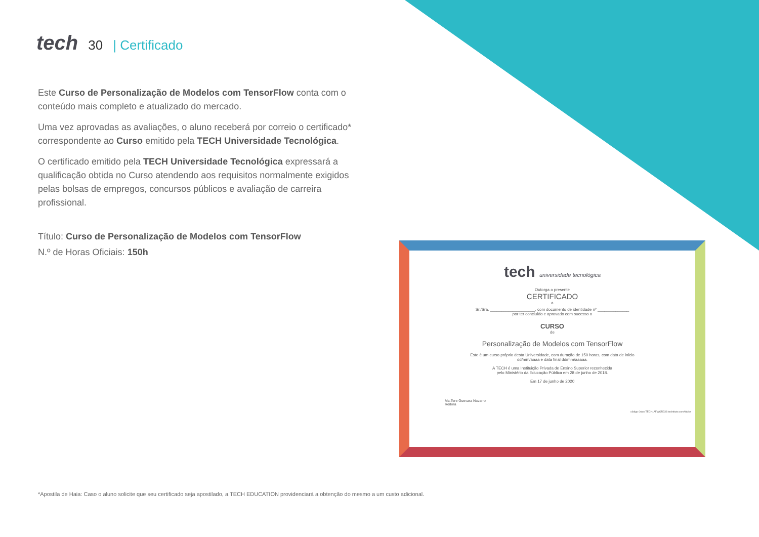tech
30 | Certificado
Este Curso de Personalização de Modelos com TensorFlow conta com o conteúdo mais completo e atualizado do mercado.
Uma vez aprovadas as avaliações, o aluno receberá por correio o certificado* correspondente ao Curso emitido pela TECH Universidade Tecnológica.
O certificado emitido pela TECH Universidade Tecnológica expressará a qualificação obtida no Curso atendendo aos requisitos normalmente exigidos pelas bolsas de empregos, concursos públicos e avaliação de carreira profissional.
Título: Curso de Personalização de Modelos com TensorFlow
N.º de Horas Oficiais: 150h
tech universidade tecnológica
Outorga o presente
CERTIFICADO
a
Sr./Sra. ____________________, com documento de identidade nº ______________
por ter concluído e aprovado com sucesso o
CURSO
de
Personalização de Modelos com TensorFlow
Este é um curso próprio desta Universidade, com duração de 150 horas, com data de início
dd/mm/aaaa e data final dd/mm/aaaaa.
A TECH é uma Instituição Privada de Ensino Superior reconhecida
pelo Ministério da Educação Pública em 28 de junho de 2018.
Em 17 de junho de 2020
Ma.Tere Guevara Navarro
Reitora
código único TECH: AFWOR23S techtitute.com/titulos
*Apostila de Haia: Caso o aluno solicite que seu certificado seja apostilado, a TECH EDUCATION providenciará a obtenção do mesmo a um custo adicional.